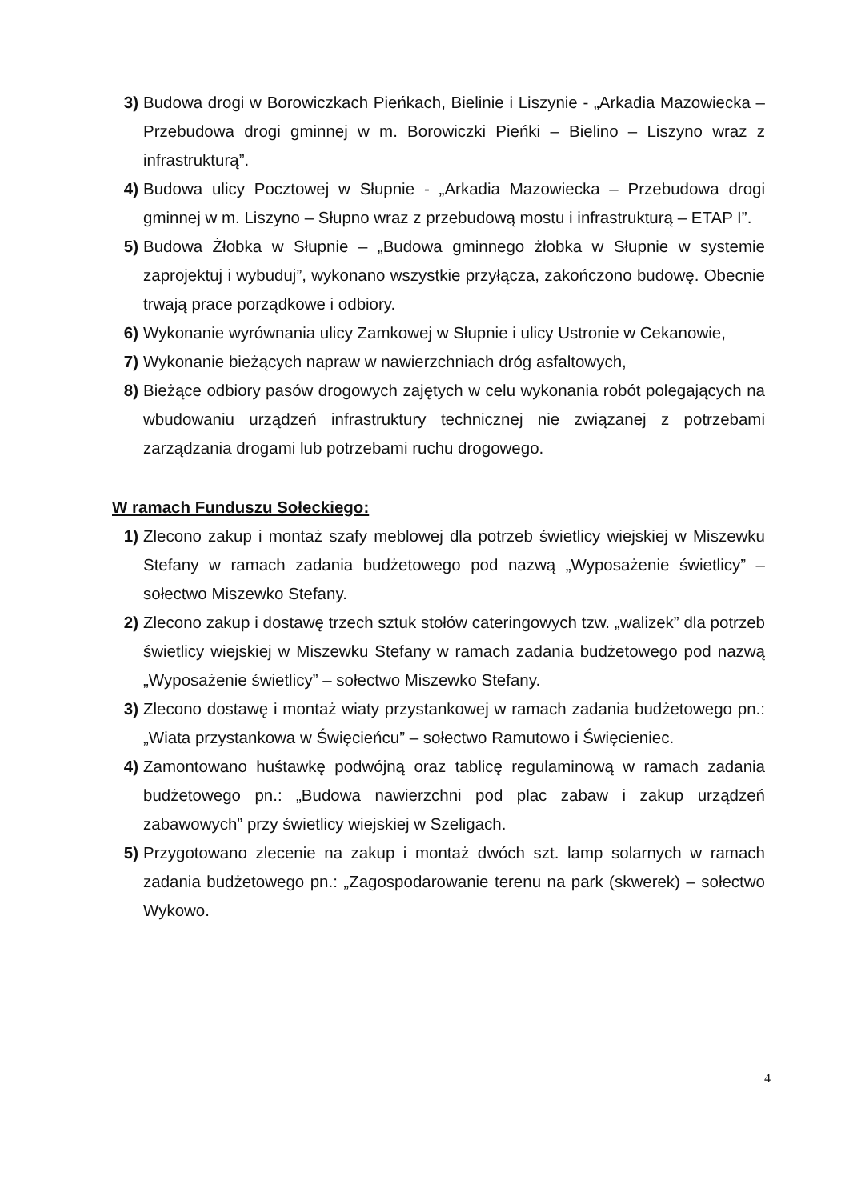3) Budowa drogi w Borowiczkach Pieńkach, Bielinie i Liszynie - „Arkadia Mazowiecka – Przebudowa drogi gminnej w m. Borowiczki Pieńki – Bielino – Liszyno wraz z infrastrukturą”.
4) Budowa ulicy Pocztowej w Słupnie - „Arkadia Mazowiecka – Przebudowa drogi gminnej w m. Liszyno – Słupno wraz z przebudową mostu i infrastrukturą – ETAP I”.
5) Budowa Żłobka w Słupnie – „Budowa gminnego żłobka w Słupnie w systemie zaprojektuj i wybuduj”, wykonano wszystkie przyłącza, zakończono budowę. Obecnie trwają prace porządkowe i odbiory.
6) Wykonanie wyrównania ulicy Zamkowej w Słupnie i ulicy Ustronie w Cekanowie,
7) Wykonanie bieżących napraw w nawierzchniach dróg asfaltowych,
8) Bieżące odbiory pasów drogowych zajętych w celu wykonania robót polegających na wbudowaniu urządzeń infrastruktury technicznej nie związanej z potrzebami zarządzania drogami lub potrzebami ruchu drogowego.
W ramach Funduszu Sołeckiego:
1) Zlecono zakup i montaż szafy meblowej dla potrzeb świetlicy wiejskiej w Miszewku Stefany w ramach zadania budżetowego pod nazwą „Wyposażenie świetlicy” – sołectwo Miszewko Stefany.
2) Zlecono zakup i dostawę trzech sztuk stołów cateringowych tzw. „walizek” dla potrzeb świetlicy wiejskiej w Miszewku Stefany w ramach zadania budżetowego pod nazwą „Wyposażenie świetlicy” – sołectwo Miszewko Stefany.
3) Zlecono dostawę i montaż wiaty przystankowej w ramach zadania budżetowego pn.: „Wiata przystankowa w Święcieńcu” – sołectwo Ramutowo i Święcieniec.
4) Zamontowano huśtawkę podwójną oraz tablicę regulaminową w ramach zadania budżetowego pn.: „Budowa nawierzchni pod plac zabaw i zakup urządzeń zabawowych” przy świetlicy wiejskiej w Szeligach.
5) Przygotowano zlecenie na zakup i montaż dwóch szt. lamp solarnych w ramach zadania budżetowego pn.: „Zagospodarowanie terenu na park (skwerek) – sołectwo Wykowo.
4